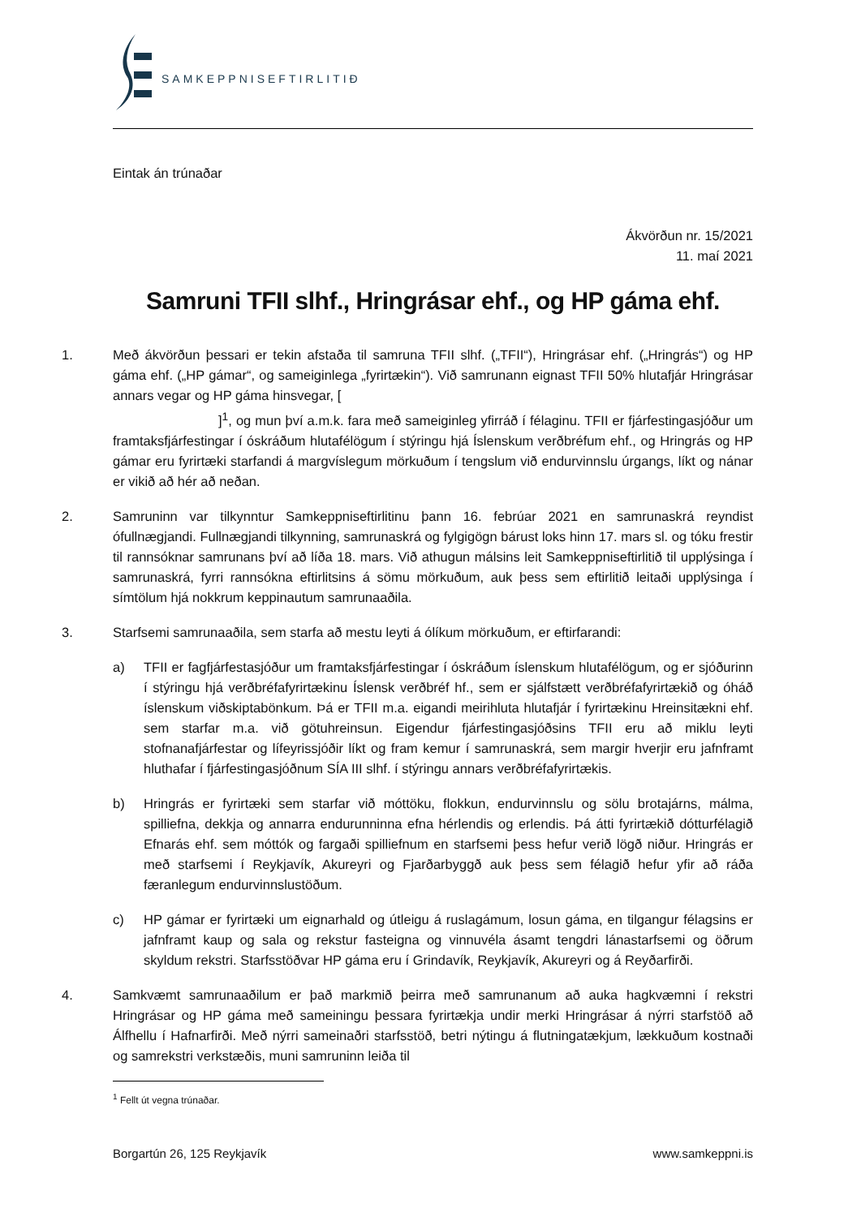SAMKEPPNISEFTIRLITIÐ
Eintak án trúnaðar
Ákvörðun nr. 15/2021
11. maí 2021
Samruni TFII slhf., Hringrásar ehf., og HP gáma ehf.
1. Með ákvörðun þessari er tekin afstaða til samruna TFII slhf. („TFII“), Hringrásar ehf. („Hringrás“) og HP gáma ehf. („HP gámar“, og sameiginlega „fyrirtækin“). Við samrunann eignast TFII 50% hlutafjár Hringrásar annars vegar og HP gáma hinsvegar, [
]<sup>1</sup>, og mun því a.m.k. fara með sameiginleg yfirráð í félaginu. TFII er fjárfestingasjóður um framtaksfjárfestingar í óskráðum hlutafélögum í stýringu hjá Íslenskum verðbréfum ehf., og Hringrás og HP gámar eru fyrirtæki starfandi á margvíslegum mörkuðum í tengslum við endurvinnslu úrgangs, líkt og nánar er vikið að hér að neðan.
2. Samruninn var tilkynntur Samkeppniseftirlitinu þann 16. febrúar 2021 en samrunaskrá reyndist ófullnægjandi. Fullnægjandi tilkynning, samrunaskrá og fylgigögn bárust loks hinn 17. mars sl. og tóku frestir til rannsóknar samrunans því að líða 18. mars. Við athugun málsins leit Samkeppniseftirlitið til upplýsinga í samrunaskrá, fyrri rannsókna eftirlitsins á sömu mörkuðum, auk þess sem eftirlitið leitaði upplýsinga í símtölum hjá nokkrum keppinautum samrunaaðila.
3. Starfsemi samrunaaðila, sem starfa að mestu leyti á ólíkum mörkuðum, er eftirfarandi:
a) TFII er fagfjárfestasjóður um framtaksfjárfestingar í óskráðum íslenskum hlutafélögum, og er sjóðurinn í stýringu hjá verðbréfafyrirtækinu Íslensk verðbréf hf., sem er sjálfstætt verðbréfafyrirtækið og óháð íslenskum viðskiptabönkum. Þá er TFII m.a. eigandi meirihluta hlutafjár í fyrirtækinu Hreinsitækni ehf. sem starfar m.a. við götuhreinsun. Eigendur fjárfestingasjóðsins TFII eru að miklu leyti stofnanafjárfestar og lífeyrissjóðir líkt og fram kemur í samrunaskrá, sem margir hverjir eru jafnframt hluthafar í fjárfestingasjóðnum SÍA III slhf. í stýringu annars verðbréfafyrirtækis.
b) Hringrás er fyrirtæki sem starfar við móttöku, flokkun, endurvinnslu og sölu brotajárns, málma, spilliefna, dekkja og annarra endurunninna efna hérlendis og erlendis. Þá átti fyrirtækið dótturfélagið Efnarás ehf. sem móttók og fargaði spilliefnum en starfsemi þess hefur verið lögð niður. Hringrás er með starfsemi í Reykjavík, Akureyri og Fjarðarbyggð auk þess sem félagið hefur yfir að ráða færanlegum endurvinnslustöðum.
c) HP gámar er fyrirtæki um eignarhald og útleigu á ruslagámum, losun gáma, en tilgangur félagsins er jafnframt kaup og sala og rekstur fasteigna og vinnuvéla ásamt tengdri lánastarfsemi og öðrum skyldum rekstri. Starfsstöðvar HP gáma eru í Grindavík, Reykjavík, Akureyri og á Reyðarfirði.
4. Samkvæmt samrunaaðilum er það markmið þeirra með samrunanum að auka hagkvæmni í rekstri Hringrásar og HP gáma með sameiningu þessara fyrirtækja undir merki Hringrásar á nýrri starfstöð að Álfhellu í Hafnarfirði. Með nýrri sameinaðri starfsstöð, betri nýtingu á flutningatækjum, lækkuðum kostnaði og samrekstri verkstæðis, muni samruninn leiða til
<sup>1</sup> Fellt út vegna trúnaðar.
Borgartún 26, 125 Reykjavík www.samkeppni.is